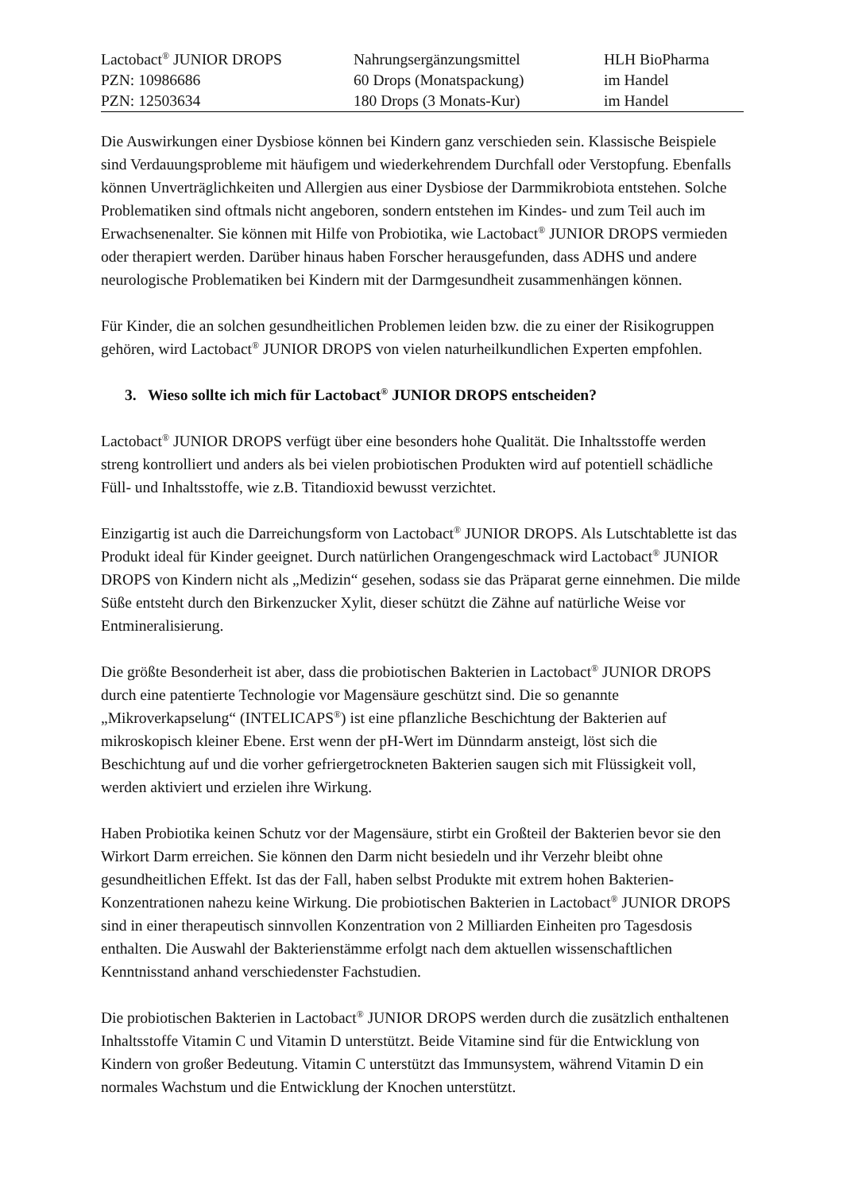| Lactobact<sup>®</sup> JUNIOR DROPS | Nahrungsergänzungsmittel | HLH BioPharma |
| PZN: 10986686 | 60 Drops (Monatspackung) | im Handel |
| PZN: 12503634 | 180 Drops (3 Monats-Kur) | im Handel |
Die Auswirkungen einer Dysbiose können bei Kindern ganz verschieden sein. Klassische Beispiele sind Verdauungsprobleme mit häufigem und wiederkehrendem Durchfall oder Verstopfung. Ebenfalls können Unverträglichkeiten und Allergien aus einer Dysbiose der Darmmikrobiota entstehen. Solche Problematiken sind oftmals nicht angeboren, sondern entstehen im Kindes- und zum Teil auch im Erwachsenenalter. Sie können mit Hilfe von Probiotika, wie Lactobact<sup>®</sup> JUNIOR DROPS vermieden oder therapiert werden. Darüber hinaus haben Forscher herausgefunden, dass ADHS und andere neurologische Problematiken bei Kindern mit der Darmgesundheit zusammenhängen können.
Für Kinder, die an solchen gesundheitlichen Problemen leiden bzw. die zu einer der Risikogruppen gehören, wird Lactobact<sup>®</sup> JUNIOR DROPS von vielen naturheilkundlichen Experten empfohlen.
3. Wieso sollte ich mich für Lactobact<sup>®</sup> JUNIOR DROPS entscheiden?
Lactobact<sup>®</sup> JUNIOR DROPS verfügt über eine besonders hohe Qualität. Die Inhaltsstoffe werden streng kontrolliert und anders als bei vielen probiotischen Produkten wird auf potentiell schädliche Füll- und Inhaltsstoffe, wie z.B. Titandioxid bewusst verzichtet.
Einzigartig ist auch die Darreichungsform von Lactobact<sup>®</sup> JUNIOR DROPS. Als Lutschtablette ist das Produkt ideal für Kinder geeignet. Durch natürlichen Orangengeschmack wird Lactobact<sup>®</sup> JUNIOR DROPS von Kindern nicht als „Medizin“ gesehen, sodass sie das Präparat gerne einnehmen. Die milde Süße entsteht durch den Birkenzucker Xylit, dieser schützt die Zähne auf natürliche Weise vor Entmineralisierung.
Die größte Besonderheit ist aber, dass die probiotischen Bakterien in Lactobact<sup>®</sup> JUNIOR DROPS durch eine patentierte Technologie vor Magensäure geschützt sind. Die so genannte „Mikroverkapselung“ (INTELICAPS<sup>®</sup>) ist eine pflanzliche Beschichtung der Bakterien auf mikroskopisch kleiner Ebene. Erst wenn der pH-Wert im Dünndarm ansteigt, löst sich die Beschichtung auf und die vorher gefriergetrockneten Bakterien saugen sich mit Flüssigkeit voll, werden aktiviert und erzielen ihre Wirkung.
Haben Probiotika keinen Schutz vor der Magensäure, stirbt ein Großteil der Bakterien bevor sie den Wirkort Darm erreichen. Sie können den Darm nicht besiedeln und ihr Verzehr bleibt ohne gesundheitlichen Effekt. Ist das der Fall, haben selbst Produkte mit extrem hohen Bakterien-Konzentrationen nahezu keine Wirkung. Die probiotischen Bakterien in Lactobact<sup>®</sup> JUNIOR DROPS sind in einer therapeutisch sinnvollen Konzentration von 2 Milliarden Einheiten pro Tagesdosis enthalten. Die Auswahl der Bakterienstämme erfolgt nach dem aktuellen wissenschaftlichen Kenntnisstand anhand verschiedenster Fachstudien.
Die probiotischen Bakterien in Lactobact<sup>®</sup> JUNIOR DROPS werden durch die zusätzlich enthaltenen Inhaltsstoffe Vitamin C und Vitamin D unterstützt. Beide Vitamine sind für die Entwicklung von Kindern von großer Bedeutung. Vitamin C unterstützt das Immunsystem, während Vitamin D ein normales Wachstum und die Entwicklung der Knochen unterstützt.